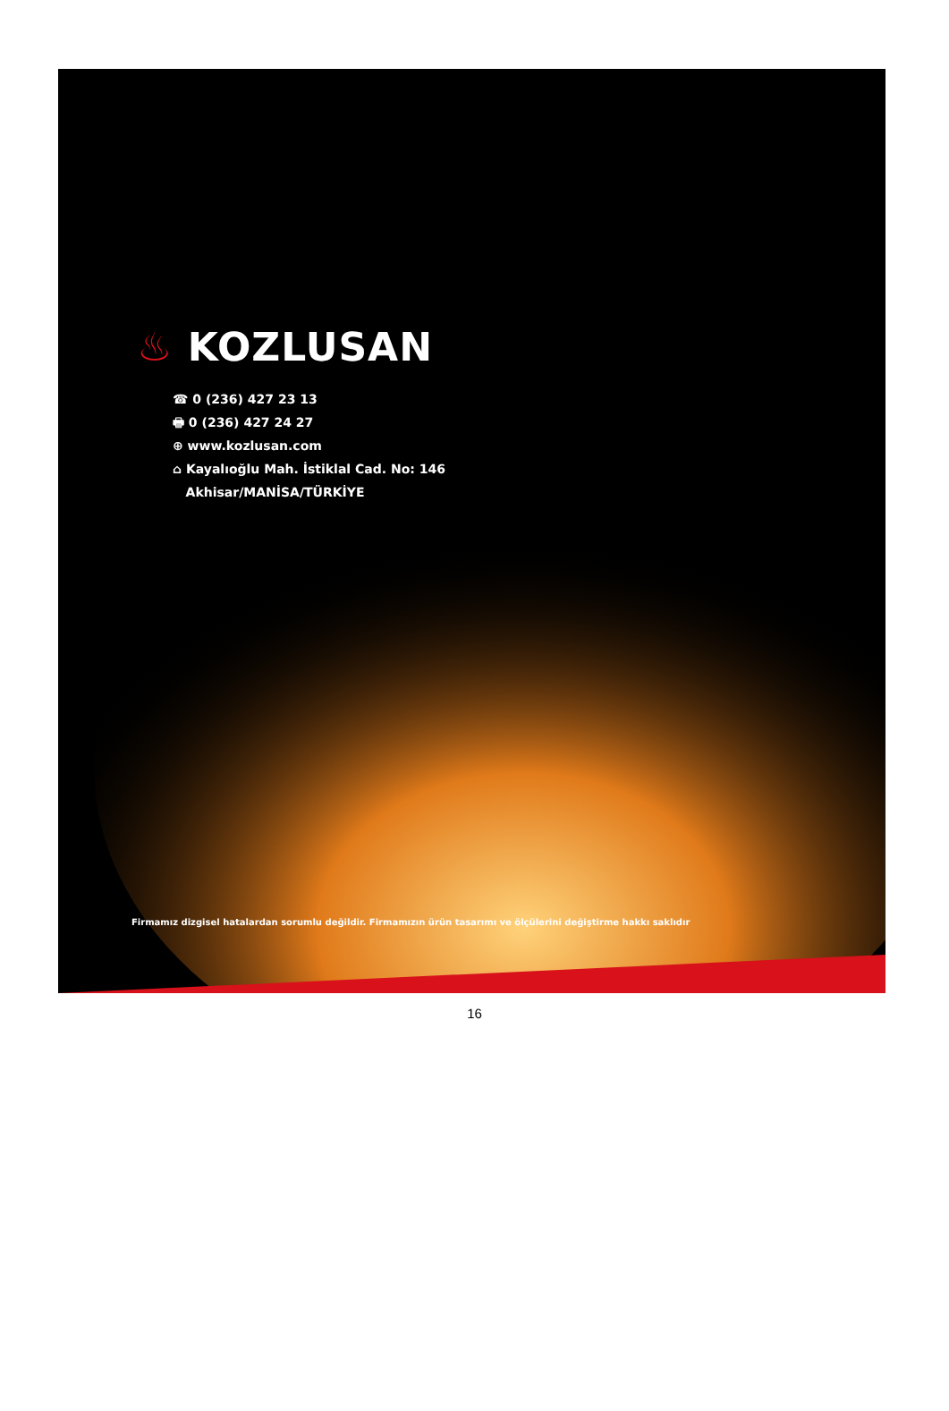♨ KOZLUSAN
☎ 0 (236) 427 23 13
🖶 0 (236) 427 24 27
⊕ www.kozlusan.com
⌂ Kayalıoğlu Mah. İstiklal Cad. No: 146
Akhisar/MANİSA/TÜRKİYE
Firmamız dizgisel hatalardan sorumlu değildir. Firmamızın ürün tasarımı ve ölçülerini değiştirme hakkı saklıdır
16